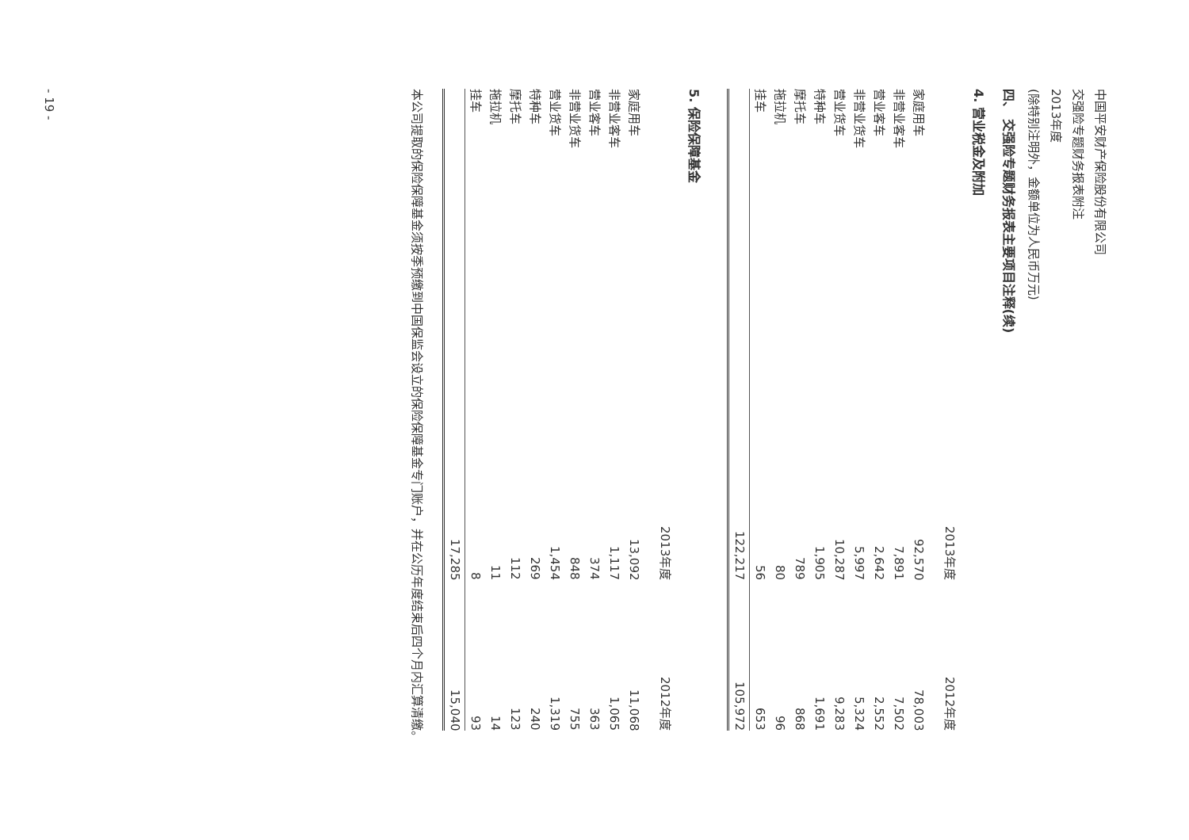中国平安财产保险股份有限公司
交强险专题财务报表附注
2013年度
(除特别注明外，金额单位为人民币万元)
四、 交强险专题财务报表主要项目注释(续)
4. 营业税金及附加
| | 2013年度 | 2012年度 |
| --- | --- | --- |
| 家庭用车 | 92,570 | 78,003 |
| 非营业客车 | 7,891 | 7,502 |
| 营业客车 | 2,642 | 2,552 |
| 非营业货车 | 5,997 | 5,324 |
| 营业货车 | 10,287 | 9,283 |
| 特种车 | 1,905 | 1,691 |
| 摩托车 | 789 | 868 |
| 拖拉机 | 80 | 96 |
| 挂车 | 56 | 653 |
| | 122,217 | 105,972 |
5. 保险保障基金
| | 2013年度 | 2012年度 |
| --- | --- | --- |
| 家庭用车 | 13,092 | 11,068 |
| 非营业客车 | 1,117 | 1,065 |
| 营业客车 | 374 | 363 |
| 非营业货车 | 848 | 755 |
| 营业货车 | 1,454 | 1,319 |
| 特种车 | 269 | 240 |
| 摩托车 | 112 | 123 |
| 拖拉机 | 11 | 14 |
| 挂车 | 8 | 93 |
| | 17,285 | 15,040 |
本公司提取的保险保障基金须按季预缴到中国保监会设立的保险保障基金专门账户，并在公历年度结束后四个月内汇算清缴。
- 19 -